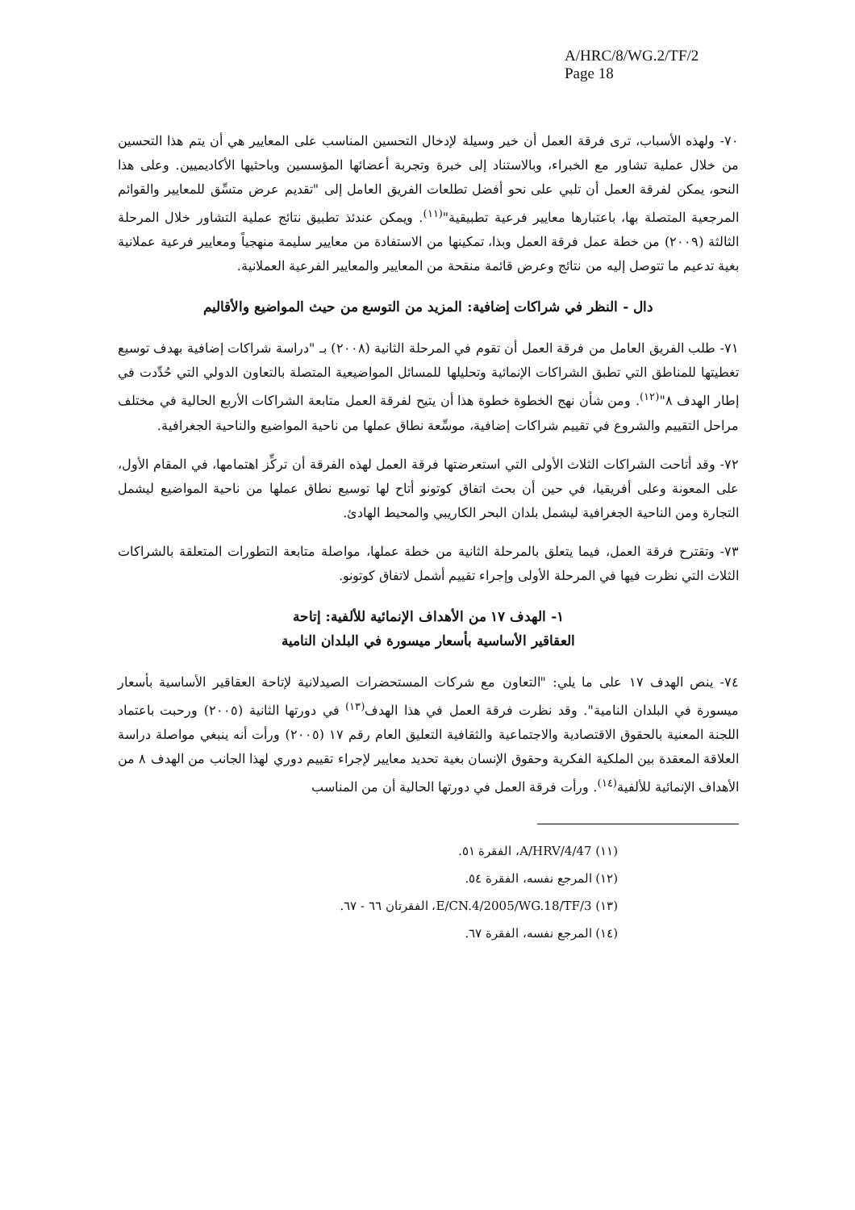A/HRC/8/WG.2/TF/2
Page 18
٧٠- ولهذه الأسباب، ترى فرقة العمل أن خير وسيلة لإدخال التحسين المناسب على المعايير هي أن يتم هذا التحسين من خلال عملية تشاور مع الخبراء، وبالاستناد إلى خبرة وتجربة أعضائها المؤسسين وباحثيها الأكاديميين. وعلى هذا النحو، يمكن لفرقة العمل أن تلبي على نحو أفضل تطلعات الفريق العامل إلى "تقديم عرض متسِّق للمعايير والقوائم المرجعية المتصلة بها، باعتبارها معايير فرعية تطبيقية"<sup>(١١)</sup>. ويمكن عندئذ تطبيق نتائج عملية التشاور خلال المرحلة الثالثة (٢٠٠٩) من خطة عمل فرقة العمل وبذا، تمكينها من الاستفادة من معايير سليمة منهجياً ومعايير فرعية عملانية بغية تدعيم ما تتوصل إليه من نتائج وعرض قائمة منقحة من المعايير والمعايير الفرعية العملانية.
دال - النظر في شراكات إضافية: المزيد من التوسع من حيث المواضيع والأقاليم
٧١- طلب الفريق العامل من فرقة العمل أن تقوم في المرحلة الثانية (٢٠٠٨) بـ "دراسة شراكات إضافية بهدف توسيع تغطيتها للمناطق التي تطبق الشراكات الإنمائية وتحليلها للمسائل المواضيعية المتصلة بالتعاون الدولي التي حُدِّدت في إطار الهدف ٨"<sup>(١٢)</sup>. ومن شأن نهج الخطوة خطوة هذا أن يتيح لفرقة العمل متابعة الشراكات الأربع الحالية في مختلف مراحل التقييم والشروع في تقييم شراكات إضافية، موسِّعة نطاق عملها من ناحية المواضيع والناحية الجغرافية.
٧٢- وقد أتاحت الشراكات الثلاث الأولى التي استعرضتها فرقة العمل لهذه الفرقة أن تركِّز اهتمامها، في المقام الأول، على المعونة وعلى أفريقيا، في حين أن بحث اتفاق كوتونو أتاح لها توسيع نطاق عملها من ناحية المواضيع ليشمل التجارة ومن الناحية الجغرافية ليشمل بلدان البحر الكاريبي والمحيط الهادئ.
٧٣- وتقترح فرقة العمل، فيما يتعلق بالمرحلة الثانية من خطة عملها، مواصلة متابعة التطورات المتعلقة بالشراكات الثلاث التي نظرت فيها في المرحلة الأولى وإجراء تقييم أشمل لاتفاق كوتونو.
١- الهدف ١٧ من الأهداف الإنمائية للألفية: إتاحة
العقاقير الأساسية بأسعار ميسورة في البلدان النامية
٧٤- ينص الهدف ١٧ على ما يلي: "التعاون مع شركات المستحضرات الصيدلانية لإتاحة العقاقير الأساسية بأسعار ميسورة في البلدان النامية". وقد نظرت فرقة العمل في هذا الهدف<sup>(١٣)</sup> في دورتها الثانية (٢٠٠٥) ورحبت باعتماد اللجنة المعنية بالحقوق الاقتصادية والاجتماعية والثقافية التعليق العام رقم ١٧ (٢٠٠٥) ورأت أنه ينبغي مواصلة دراسة العلاقة المعقدة بين الملكية الفكرية وحقوق الإنسان بغية تحديد معايير لإجراء تقييم دوري لهذا الجانب من الهدف ٨ من الأهداف الإنمائية للألفية<sup>(١٤)</sup>. ورأت فرقة العمل في دورتها الحالية أن من المناسب
(١١) A/HRV/4/47، الفقرة ٥١.
(١٢) المرجع نفسه، الفقرة ٥٤.
(١٣) E/CN.4/2005/WG.18/TF/3، الفقرتان ٦٦ - ٦٧.
(١٤) المرجع نفسه، الفقرة ٦٧.